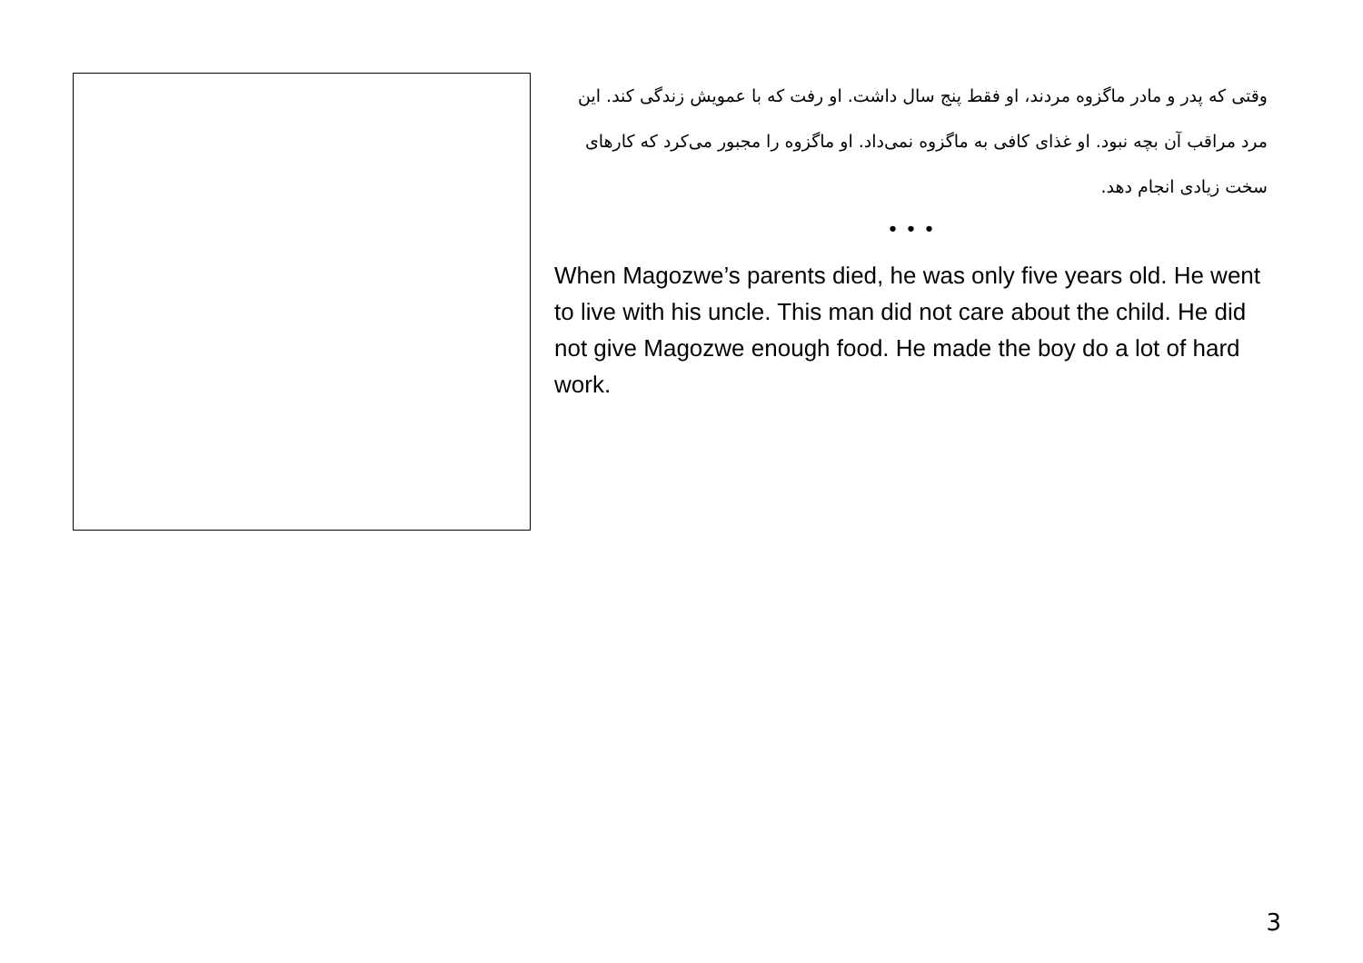وقتی که پدر و مادر ماگزوه مردند، او فقط پنج سال داشت. او رفت که با عمویش زندگی کند. این مرد مراقب آن بچه نبود. او غذای کافی به ماگزوه نمی‌داد. او ماگزوه را مجبور می‌کرد که کارهای سخت زیادی انجام دهد.
• • •
When Magozwe’s parents died, he was only five years old. He went to live with his uncle. This man did not care about the child. He did not give Magozwe enough food. He made the boy do a lot of hard work.
3